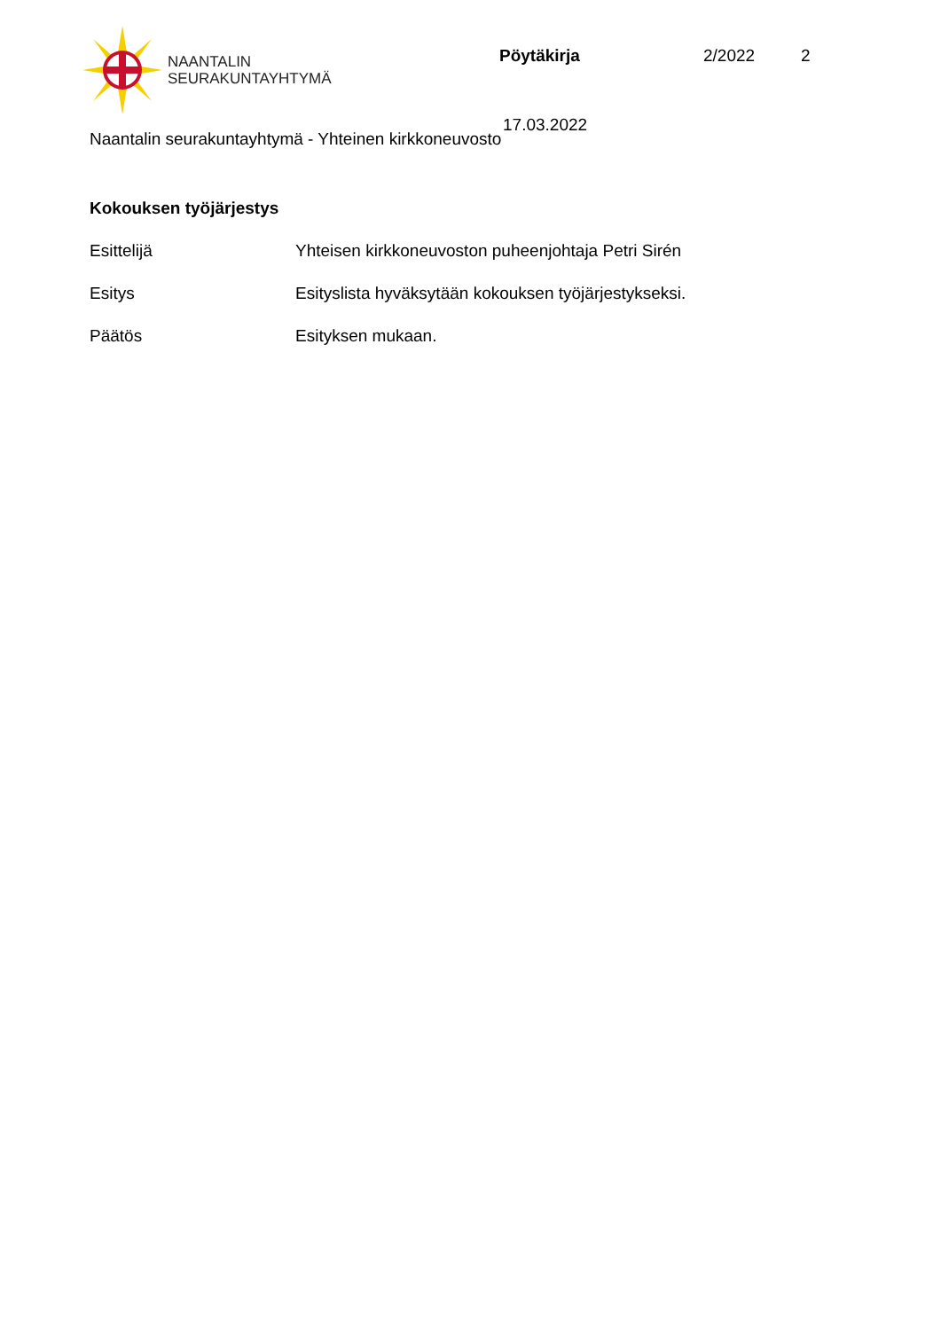NAANTALIN
SEURAKUNTAYHTYMÄ
Pöytäkirja 2/2022 2
17.03.2022
Naantalin seurakuntayhtymä - Yhteinen kirkkoneuvosto
Kokouksen työjärjestys
Esittelijä Yhteisen kirkkoneuvoston puheenjohtaja Petri Sirén
Esitys Esityslista hyväksytään kokouksen työjärjestykseksi.
Päätös Esityksen mukaan.